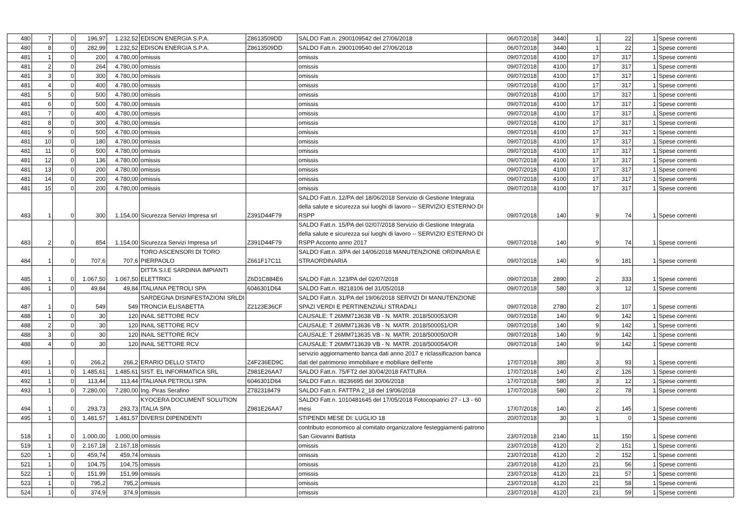| 480 | 7 | 0 | 196,97 | 1.232,52 | EDISON ENERGIA S.P.A. | Z8613509DD | SALDO Fatt.n. 2900109542 del 27/06/2018 | 06/07/2018 | 3440 | 1 | 22 | 1 | Spese correnti |
| 480 | 8 | 0 | 282,99 | 1.232,52 | EDISON ENERGIA S.P.A. | Z8613509DD | SALDO Fatt.n. 2900109540 del 27/06/2018 | 06/07/2018 | 3440 | 1 | 22 | 1 | Spese correnti |
| 481 | 1 | 0 | 200 | 4.780,00 | omissis | | omissis | 09/07/2018 | 4100 | 17 | 317 | 1 | Spese correnti |
| 481 | 2 | 0 | 264 | 4.780,00 | omissis | | omissis | 09/07/2018 | 4100 | 17 | 317 | 1 | Spese correnti |
| 481 | 3 | 0 | 300 | 4.780,00 | omissis | | omissis | 09/07/2018 | 4100 | 17 | 317 | 1 | Spese correnti |
| 481 | 4 | 0 | 400 | 4.780,00 | omissis | | omissis | 09/07/2018 | 4100 | 17 | 317 | 1 | Spese correnti |
| 481 | 5 | 0 | 500 | 4.780,00 | omissis | | omissis | 09/07/2018 | 4100 | 17 | 317 | 1 | Spese correnti |
| 481 | 6 | 0 | 500 | 4.780,00 | omissis | | omissis | 09/07/2018 | 4100 | 17 | 317 | 1 | Spese correnti |
| 481 | 7 | 0 | 400 | 4.780,00 | omissis | | omissis | 09/07/2018 | 4100 | 17 | 317 | 1 | Spese correnti |
| 481 | 8 | 0 | 300 | 4.780,00 | omissis | | omissis | 09/07/2018 | 4100 | 17 | 317 | 1 | Spese correnti |
| 481 | 9 | 0 | 500 | 4.780,00 | omissis | | omissis | 09/07/2018 | 4100 | 17 | 317 | 1 | Spese correnti |
| 481 | 10 | 0 | 180 | 4.780,00 | omissis | | omissis | 09/07/2018 | 4100 | 17 | 317 | 1 | Spese correnti |
| 481 | 11 | 0 | 500 | 4.780,00 | omissis | | omissis | 09/07/2018 | 4100 | 17 | 317 | 1 | Spese correnti |
| 481 | 12 | 0 | 136 | 4.780,00 | omissis | | omissis | 09/07/2018 | 4100 | 17 | 317 | 1 | Spese correnti |
| 481 | 13 | 0 | 200 | 4.780,00 | omissis | | omissis | 09/07/2018 | 4100 | 17 | 317 | 1 | Spese correnti |
| 481 | 14 | 0 | 200 | 4.780,00 | omissis | | omissis | 09/07/2018 | 4100 | 17 | 317 | 1 | Spese correnti |
| 481 | 15 | 0 | 200 | 4.780,00 | omissis | | omissis | 09/07/2018 | 4100 | 17 | 317 | 1 | Spese correnti |
| 483 | 1 | 0 | 300 | 1.154,00 | Sicurezza Servizi Impresa srl | Z391D44F79 | SALDO Fatt.n. 12/PA del 18/06/2018 Servizio di Gestione Integrata della salute e sicurezza sui luoghi di lavoro -- SERVIZIO ESTERNO DI RSPP | 09/07/2018 | 140 | 9 | 74 | 1 | Spese correnti |
| 483 | 2 | 0 | 854 | 1.154,00 | Sicurezza Servizi Impresa srl | Z391D44F79 | SALDO Fatt.n. 15/PA del 02/07/2018 Servizio di Gestione Integrata della salute e sicurezza sui luoghi di lavoro -- SERVIZIO ESTERNO DI RSPP Acconto anno 2017 | 09/07/2018 | 140 | 9 | 74 | 1 | Spese correnti |
| 484 | 1 | 0 | 707,6 | 707,6 | TORO ASCENSORI DI TORO PIERPAOLO | Z661F17C11 | SALDO Fatt.n. 3/PA del 14/06/2018 MANUTENZIONE ORDINARIA E STRAORDINARIA | 09/07/2018 | 140 | 9 | 181 | 1 | Spese correnti |
| 485 | 1 | 0 | 1.067,50 | 1.067,50 | DITTA S.I.E SARDINIA IMPIANTI ELETTRICI | Z6D1C884E6 | SALDO Fatt.n. 123/PA del 02/07/2018 | 09/07/2018 | 2890 | 2 | 333 | 1 | Spese correnti |
| 486 | 1 | 0 | 49,84 | 49,84 | ITALIANA PETROLI SPA | 6046301D64 | SALDO Fatt.n. I8218106 del 31/05/2018 | 09/07/2018 | 580 | 3 | 12 | 1 | Spese correnti |
| 487 | 1 | 0 | 549 | 549 | SARDEGNA DISINFESTAZIONI SRLDI TRONCIA ELISABETTA | Z2123E36CF | SALDO Fatt.n. 31/PA del 19/06/2018 SERVIZI DI MANUTENZIONE SPAZI VERDI E PERTINENZIALI STRADALI | 09/07/2018 | 2780 | 2 | 107 | 1 | Spese correnti |
| 488 | 1 | 0 | 30 | 120 | INAIL SETTORE RCV | | CAUSALE: T 26MM713638 VB - N. MATR. 2018/500053/OR | 09/07/2018 | 140 | 9 | 142 | 1 | Spese correnti |
| 488 | 2 | 0 | 30 | 120 | INAIL SETTORE RCV | | CAUSALE: T 26MM713636 VB - N. MATR. 2018/500051/OR | 09/07/2018 | 140 | 9 | 142 | 1 | Spese correnti |
| 488 | 3 | 0 | 30 | 120 | INAIL SETTORE RCV | | CAUSALE: T 26MM713635 VB - N. MATR. 2018/500050/OR | 09/07/2018 | 140 | 9 | 142 | 1 | Spese correnti |
| 488 | 4 | 0 | 30 | 120 | INAIL SETTORE RCV | | CAUSALE: T 26MM713639 VB - N. MATR. 2018/500054/OR | 09/07/2018 | 140 | 9 | 142 | 1 | Spese correnti |
| 490 | 1 | 0 | 266,2 | 266,2 | ERARIO DELLO STATO | Z4F236ED9C | servizio aggiornamento banca dati anno 2017 e riclassificazion banca dati del patrimonio immobiliare e mobiliare dell'ente | 17/07/2018 | 380 | 3 | 93 | 1 | Spese correnti |
| 491 | 1 | 0 | 1.485,61 | 1.485,61 | SIST. EL INFORMATICA SRL | Z981E26AA7 | SALDO Fatt.n. 75/FT2 del 30/04/2018 FATTURA | 17/07/2018 | 140 | 2 | 126 | 1 | Spese correnti |
| 492 | 1 | 0 | 113,44 | 113,44 | ITALIANA PETROLI SPA | 6046301D64 | SALDO Fatt.n. I8236695 del 30/06/2018 | 17/07/2018 | 580 | 3 | 12 | 1 | Spese correnti |
| 493 | 1 | 0 | 7.280,00 | 7.280,00 | Ing. Piras Serafino | Z782318479 | SALDO Fatt.n. FATTPA 2_18 del 19/06/2018 | 17/07/2018 | 580 | 2 | 78 | 1 | Spese correnti |
| 494 | 1 | 0 | 293,73 | 293,73 | KYOCERA DOCUMENT SOLUTION ITALIA SPA | Z981E26AA7 | SALDO Fatt.n. 1010481645 del 17/05/2018 Fotocopiatrici 27 - L3 - 60 mesi | 17/07/2018 | 140 | 2 | 145 | 1 | Spese correnti |
| 495 | 1 | 0 | 1.481,57 | 1.481,57 | DIVERSI DIPENDENTI | | STIPENDI MESE DI: LUGLIO 18 | 20/07/2018 | 30 | 1 | 0 | 1 | Spese correnti |
| 518 | 1 | 0 | 1.000,00 | 1.000,00 | omissis | | contributo economico al comitato organizzatore festeggiamenti patrono San Giovanni Battista | 23/07/2018 | 2140 | 11 | 150 | 1 | Spese correnti |
| 519 | 1 | 0 | 2.167,18 | 2.167,18 | omissis | | omissis | 23/07/2018 | 4120 | 2 | 151 | 1 | Spese correnti |
| 520 | 1 | 0 | 459,74 | 459,74 | omissis | | omissis | 23/07/2018 | 4120 | 2 | 152 | 1 | Spese correnti |
| 521 | 1 | 0 | 104,75 | 104,75 | omissis | | omissis | 23/07/2018 | 4120 | 21 | 56 | 1 | Spese correnti |
| 522 | 1 | 0 | 151,99 | 151,99 | omissis | | omissis | 23/07/2018 | 4120 | 21 | 57 | 1 | Spese correnti |
| 523 | 1 | 0 | 795,2 | 795,2 | omissis | | omissis | 23/07/2018 | 4120 | 21 | 58 | 1 | Spese correnti |
| 524 | 1 | 0 | 374,9 | 374,9 | omissis | | omissis | 23/07/2018 | 4120 | 21 | 59 | 1 | Spese correnti |